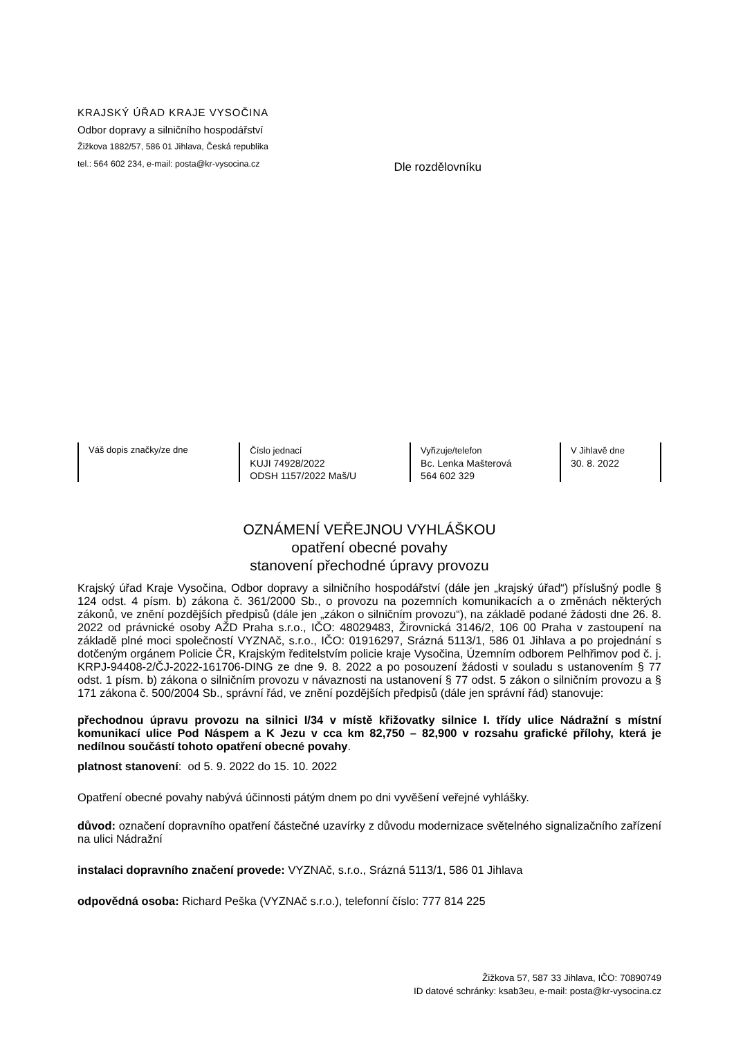KRAJSKÝ ÚŘAD KRAJE VYSOČINA
Odbor dopravy a silničního hospodářství
Žižkova 1882/57, 586 01 Jihlava, Česká republika
tel.: 564 602 234, e-mail: posta@kr-vysocina.cz
Dle rozdělovníku
| Váš dopis značky/ze dne | Číslo jednací KUJI 74928/2022 ODSH 1157/2022 Maš/U | Vyřizuje/telefon Bc. Lenka Mašterová 564 602 329 | V Jihlavě dne 30. 8. 2022 |
OZNÁMENÍ VEŘEJNOU VYHLÁŠKOU
opatření obecné povahy
stanovení přechodné úpravy provozu
Krajský úřad Kraje Vysočina, Odbor dopravy a silničního hospodářství (dále jen „krajský úřad“) příslušný podle § 124 odst. 4 písm. b) zákona č. 361/2000 Sb., o provozu na pozemních komunikacích a o změnách některých zákonů, ve znění pozdějších předpisů (dále jen „zákon o silničním provozu“), na základě podané žádosti dne 26. 8. 2022 od právnické osoby AŽD Praha s.r.o., IČO: 48029483, Žirovnická 3146/2, 106 00 Praha v zastoupení na základě plné moci společností VYZNAč, s.r.o., IČO: 01916297, Srázná 5113/1, 586 01 Jihlava a po projednání s dotčeným orgánem Policie ČR, Krajským ředitelstvím policie kraje Vysočina, Územním odborem Pelhřimov pod č. j. KRPJ-94408-2/ČJ-2022-161706-DING ze dne 9. 8. 2022 a po posouzení žádosti v souladu s ustanovením § 77 odst. 1 písm. b) zákona o silničním provozu v návaznosti na ustanovení § 77 odst. 5 zákon o silničním provozu a § 171 zákona č. 500/2004 Sb., správní řád, ve znění pozdějších předpisů (dále jen správní řád) stanovuje:
přechodnou úpravu provozu na silnici I/34 v místě křižovatky silnice I. třídy ulice Nádražní s místní komunikací ulice Pod Náspem a K Jezu v cca km 82,750 – 82,900 v rozsahu grafické přílohy, která je nedílnou součástí tohoto opatření obecné povahy.
platnost stanovení: od 5. 9. 2022 do 15. 10. 2022
Opatření obecné povahy nabývá účinnosti pátým dnem po dni vyvěšení veřejné vyhlášky.
důvod: označení dopravního opatření částečné uzavírky z důvodu modernizace světelného signalizačního zařízení na ulici Nádražní
instalaci dopravního značení provede: VYZNAč, s.r.o., Srázná 5113/1, 586 01 Jihlava
odpovědná osoba: Richard Peška (VYZNAč s.r.o.), telefonní číslo: 777 814 225
Žižkova 57, 587 33 Jihlava, IČO: 70890749
ID datové schránky: ksab3eu, e-mail: posta@kr-vysocina.cz